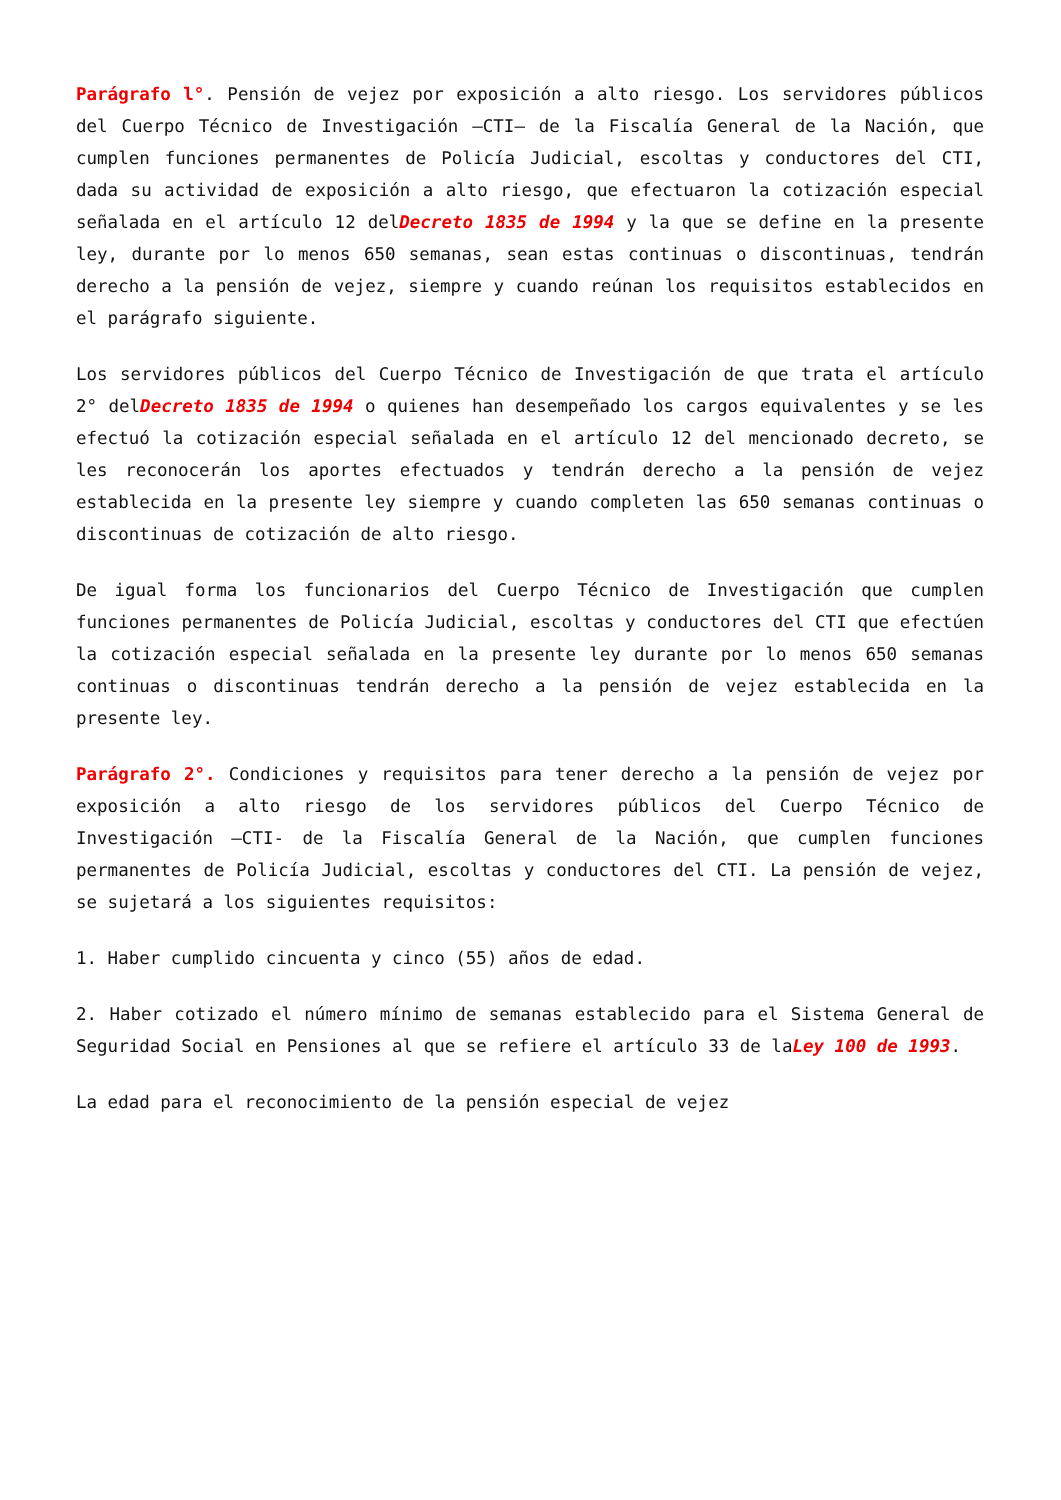Parágrafo l°. Pensión de vejez por exposición a alto riesgo. Los servidores públicos del Cuerpo Técnico de Investigación —CTI— de la Fiscalía General de la Nación, que cumplen funciones permanentes de Policía Judicial, escoltas y conductores del CTI, dada su actividad de exposición a alto riesgo, que efectuaron la cotización especial señalada en el artículo 12 delDecreto 1835 de 1994 y la que se define en la presente ley, durante por lo menos 650 semanas, sean estas continuas o discontinuas, tendrán derecho a la pensión de vejez, siempre y cuando reúnan los requisitos establecidos en el parágrafo siguiente.
Los servidores públicos del Cuerpo Técnico de Investigación de que trata el artículo 2° delDecreto 1835 de 1994 o quienes han desempeñado los cargos equivalentes y se les efectuó la cotización especial señalada en el artículo 12 del mencionado decreto, se les reconocerán los aportes efectuados y tendrán derecho a la pensión de vejez establecida en la presente ley siempre y cuando completen las 650 semanas continuas o discontinuas de cotización de alto riesgo.
De igual forma los funcionarios del Cuerpo Técnico de Investigación que cumplen funciones permanentes de Policía Judicial, escoltas y conductores del CTI que efectúen la cotización especial señalada en la presente ley durante por lo menos 650 semanas continuas o discontinuas tendrán derecho a la pensión de vejez establecida en la presente ley.
Parágrafo 2°. Condiciones y requisitos para tener derecho a la pensión de vejez por exposición a alto riesgo de los servidores públicos del Cuerpo Técnico de Investigación —CTI- de la Fiscalía General de la Nación, que cumplen funciones permanentes de Policía Judicial, escoltas y conductores del CTI. La pensión de vejez, se sujetará a los siguientes requisitos:
1. Haber cumplido cincuenta y cinco (55) años de edad.
2. Haber cotizado el número mínimo de semanas establecido para el Sistema General de Seguridad Social en Pensiones al que se refiere el artículo 33 de laLey 100 de 1993.
La edad para el reconocimiento de la pensión especial de vejez